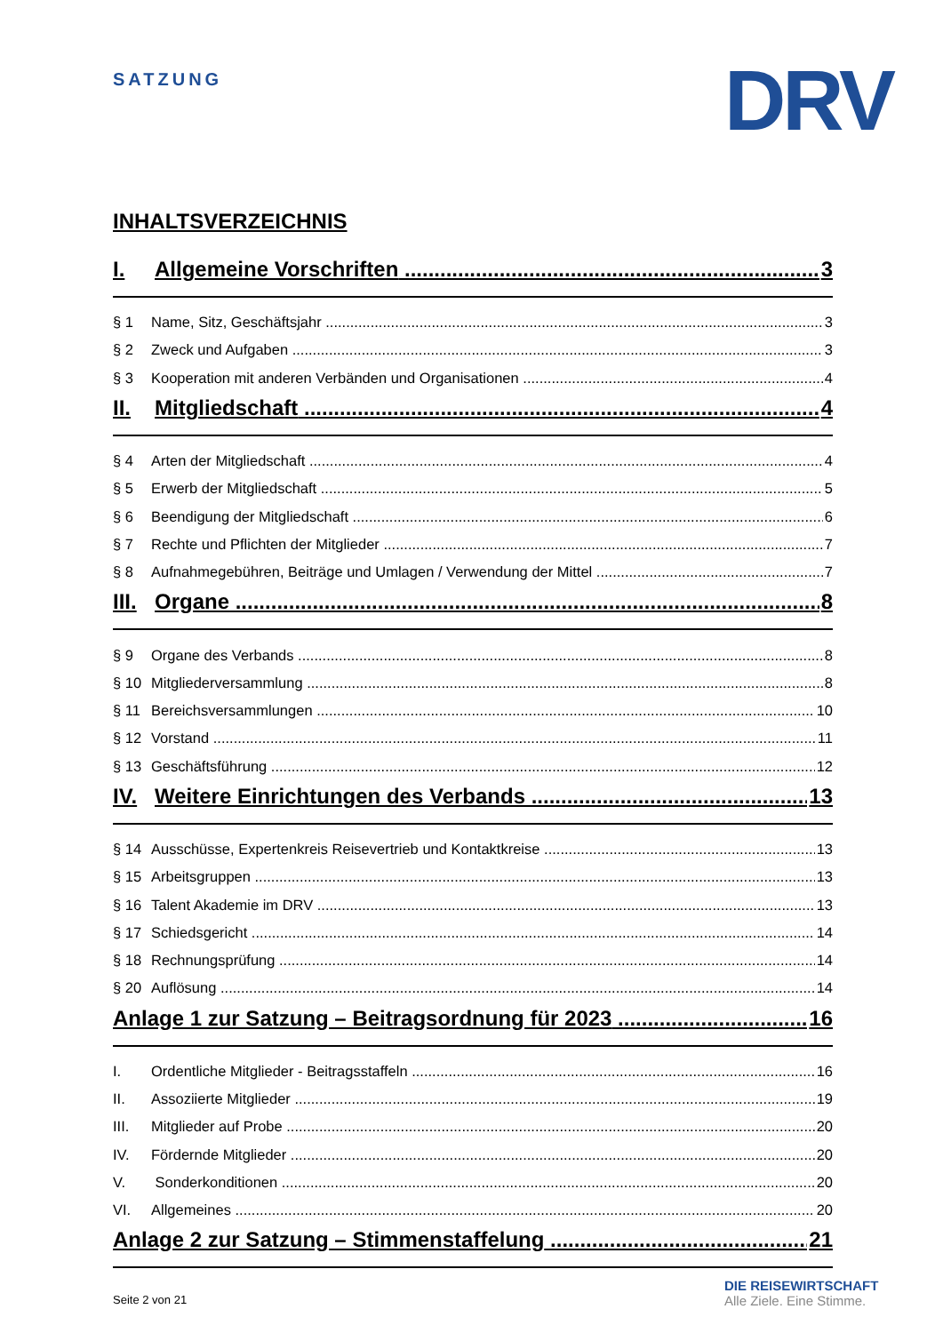SATZUNG DRV
INHALTSVERZEICHNIS
I. Allgemeine Vorschriften 3
§ 1 Name, Sitz, Geschäftsjahr 3
§ 2 Zweck und Aufgaben 3
§ 3 Kooperation mit anderen Verbänden und Organisationen 4
II. Mitgliedschaft 4
§ 4 Arten der Mitgliedschaft 4
§ 5 Erwerb der Mitgliedschaft 5
§ 6 Beendigung der Mitgliedschaft 6
§ 7 Rechte und Pflichten der Mitglieder 7
§ 8 Aufnahmegebühren, Beiträge und Umlagen / Verwendung der Mittel 7
III. Organe 8
§ 9 Organe des Verbands 8
§ 10 Mitgliederversammlung 8
§ 11 Bereichsversammlungen 10
§ 12 Vorstand 11
§ 13 Geschäftsführung 12
IV. Weitere Einrichtungen des Verbands 13
§ 14 Ausschüsse, Expertenkreis Reisevertrieb und Kontaktkreise 13
§ 15 Arbeitsgruppen 13
§ 16 Talent Akademie im DRV 13
§ 17 Schiedsgericht 14
§ 18 Rechnungsprüfung 14
§ 20 Auflösung 14
Anlage 1 zur Satzung – Beitragsordnung für 2023 16
I. Ordentliche Mitglieder - Beitragsstaffeln 16
II. Assoziierte Mitglieder 19
III. Mitglieder auf Probe 20
IV. Fördernde Mitglieder 20
V. Sonderkonditionen 20
VI. Allgemeines 20
Anlage 2 zur Satzung – Stimmenstaffelung 21
Seite 2 von 21
DIE REISEWIRTSCHAFT
Alle Ziele. Eine Stimme.